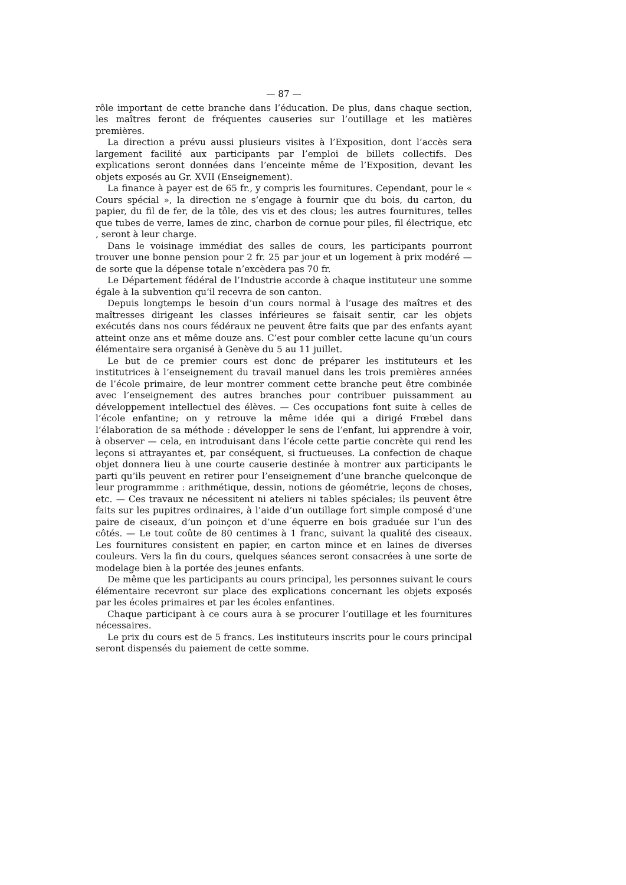— 87 —
rôle important de cette branche dans l’éducation. De plus, dans chaque section, les maîtres feront de fréquentes causeries sur l’outillage et les matières premières.
La direction a prévu aussi plusieurs visites à l’Exposition, dont l’accès sera largement facilité aux participants par l’emploi de billets collectifs. Des explications seront données dans l’enceinte même de l’Exposition, devant les objets exposés au Gr. XVII (Enseignement).
La finance à payer est de 65 fr., y compris les fournitures. Cependant, pour le « Cours spécial », la direction ne s’engage à fournir que du bois, du carton, du papier, du fil de fer, de la tôle, des vis et des clous; les autres fournitures, telles que tubes de verre, lames de zinc, charbon de cornue pour piles, fil électrique, etc , seront à leur charge.
Dans le voisinage immédiat des salles de cours, les participants pourront trouver une bonne pension pour 2 fr. 25 par jour et un logement à prix modéré — de sorte que la dépense totale n’excèdera pas 70 fr.
Le Département fédéral de l’Industrie accorde à chaque instituteur une somme égale à la subvention qu’il recevra de son canton.
Depuis longtemps le besoin d’un cours normal à l’usage des maîtres et des maîtresses dirigeant les classes inférieures se faisait sentir, car les objets exécutés dans nos cours fédéraux ne peuvent être faits que par des enfants ayant atteint onze ans et même douze ans. C’est pour combler cette lacune qu’un cours élémentaire sera organisé à Genève du 5 au 11 juillet.
Le but de ce premier cours est donc de préparer les instituteurs et les institutrices à l’enseignement du travail manuel dans les trois premières années de l’école primaire, de leur montrer comment cette branche peut être combinée avec l’enseignement des autres branches pour contribuer puissamment au développement intellectuel des élèves. — Ces occupations font suite à celles de l’école enfantine; on y retrouve la même idée qui a dirigé Frœbel dans l’élaboration de sa méthode : développer le sens de l’enfant, lui apprendre à voir, à observer — cela, en introduisant dans l’école cette partie concrète qui rend les leçons si attrayantes et, par conséquent, si fructueuses. La confection de chaque objet donnera lieu à une courte causerie destinée à montrer aux participants le parti qu’ils peuvent en retirer pour l’enseignement d’une branche quelconque de leur programmme : arithmétique, dessin, notions de géométrie, leçons de choses, etc. — Ces travaux ne nécessitent ni ateliers ni tables spéciales; ils peuvent être faits sur les pupitres ordinaires, à l’aide d’un outillage fort simple composé d’une paire de ciseaux, d’un poinçon et d’une équerre en bois graduée sur l’un des côtés. — Le tout coûte de 80 centimes à 1 franc, suivant la qualité des ciseaux. Les fournitures consistent en papier, en carton mince et en laines de diverses couleurs. Vers la fin du cours, quelques séances seront consacrées à une sorte de modelage bien à la portée des jeunes enfants.
De même que les participants au cours principal, les personnes suivant le cours élémentaire recevront sur place des explications concernant les objets exposés par les écoles primaires et par les écoles enfantines.
Chaque participant à ce cours aura à se procurer l’outillage et les fournitures nécessaires.
Le prix du cours est de 5 francs. Les instituteurs inscrits pour le cours principal seront dispensés du paiement de cette somme.